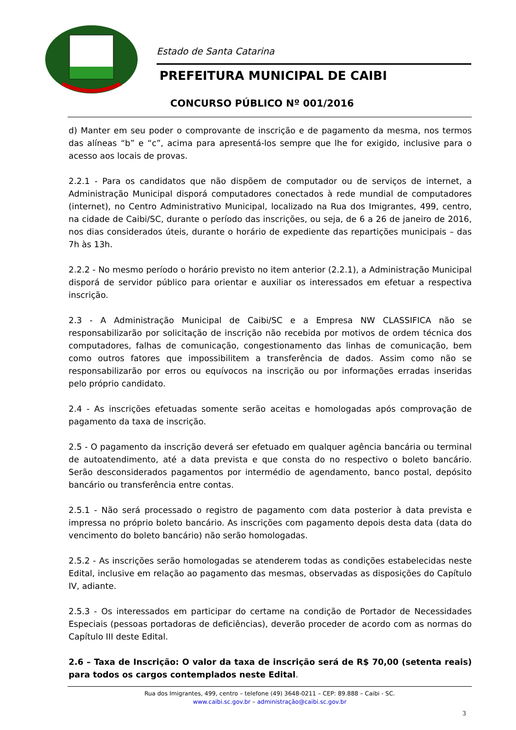Estado de Santa Catarina
PREFEITURA MUNICIPAL DE CAIBI
CONCURSO PÚBLICO Nº 001/2016
d) Manter em seu poder o comprovante de inscrição e de pagamento da mesma, nos termos das alíneas “b” e “c”, acima para apresentá-los sempre que lhe for exigido, inclusive para o acesso aos locais de provas.
2.2.1 - Para os candidatos que não dispõem de computador ou de serviços de internet, a Administração Municipal disporá computadores conectados à rede mundial de computadores (internet), no Centro Administrativo Municipal, localizado na Rua dos Imigrantes, 499, centro, na cidade de Caibi/SC, durante o período das inscrições, ou seja, de 6 a 26 de janeiro de 2016, nos dias considerados úteis, durante o horário de expediente das repartições municipais – das 7h às 13h.
2.2.2 - No mesmo período o horário previsto no item anterior (2.2.1), a Administração Municipal disporá de servidor público para orientar e auxiliar os interessados em efetuar a respectiva inscrição.
2.3 - A Administração Municipal de Caibi/SC e a Empresa NW CLASSIFICA não se responsabilizarão por solicitação de inscrição não recebida por motivos de ordem técnica dos computadores, falhas de comunicação, congestionamento das linhas de comunicação, bem como outros fatores que impossibilitem a transferência de dados. Assim como não se responsabilizarão por erros ou equívocos na inscrição ou por informações erradas inseridas pelo próprio candidato.
2.4 - As inscrições efetuadas somente serão aceitas e homologadas após comprovação de pagamento da taxa de inscrição.
2.5 - O pagamento da inscrição deverá ser efetuado em qualquer agência bancária ou terminal de autoatendimento, até a data prevista e que consta do no respectivo o boleto bancário. Serão desconsiderados pagamentos por intermédio de agendamento, banco postal, depósito bancário ou transferência entre contas.
2.5.1 - Não será processado o registro de pagamento com data posterior à data prevista e impressa no próprio boleto bancário. As inscrições com pagamento depois desta data (data do vencimento do boleto bancário) não serão homologadas.
2.5.2 - As inscrições serão homologadas se atenderem todas as condições estabelecidas neste Edital, inclusive em relação ao pagamento das mesmas, observadas as disposições do Capítulo IV, adiante.
2.5.3 - Os interessados em participar do certame na condição de Portador de Necessidades Especiais (pessoas portadoras de deficiências), deverão proceder de acordo com as normas do Capítulo III deste Edital.
2.6 – Taxa de Inscrição: O valor da taxa de inscrição será de R$ 70,00 (setenta reais) para todos os cargos contemplados neste Edital.
Rua dos Imigrantes, 499, centro – telefone (49) 3648-0211 – CEP: 89.888 – Caibi - SC.
www.caibi.sc.gov.br – administração@caibi.sc.gov.br
3